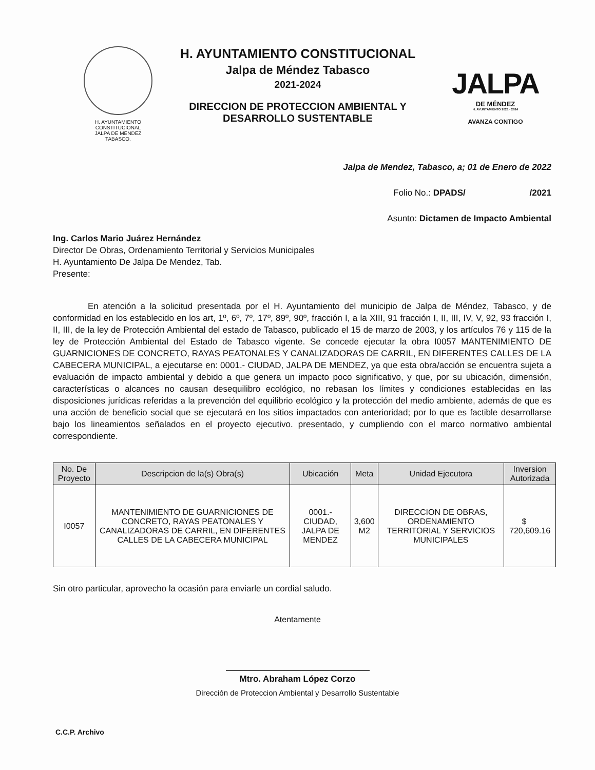H. AYUNTAMIENTO
CONSTITUCIONAL
JALPA DE MENDEZ
TABASCO.
H. AYUNTAMIENTO CONSTITUCIONAL
Jalpa de Méndez Tabasco
2021-2024
DIRECCION DE PROTECCION AMBIENTAL Y
DESARROLLO SUSTENTABLE
JALPA
DE MÉNDEZ
H. AYUNTAMIENTO 2021 - 2024
AVANZA CONTIGO
Jalpa de Mendez, Tabasco, a; 01 de Enero de 2022
Folio No.: DPADS/ /2021
Asunto: Dictamen de Impacto Ambiental
Ing. Carlos Mario Juárez Hernández
Director De Obras, Ordenamiento Territorial y Servicios Municipales
H. Ayuntamiento De Jalpa De Mendez, Tab.
Presente:
En atención a la solicitud presentada por el H. Ayuntamiento del municipio de Jalpa de Méndez, Tabasco, y de conformidad en los establecido en los art, 1º, 6º, 7º, 17º, 89º, 90º, fracción I, a la XIII, 91 fracción I, II, III, IV, V, 92, 93 fracción I, II, III, de la ley de Protección Ambiental del estado de Tabasco, publicado el 15 de marzo de 2003, y los artículos 76 y 115 de la ley de Protección Ambiental del Estado de Tabasco vigente. Se concede ejecutar la obra I0057 MANTENIMIENTO DE GUARNICIONES DE CONCRETO, RAYAS PEATONALES Y CANALIZADORAS DE CARRIL, EN DIFERENTES CALLES DE LA CABECERA MUNICIPAL, a ejecutarse en: 0001.- CIUDAD, JALPA DE MENDEZ, ya que esta obra/acción se encuentra sujeta a evaluación de impacto ambiental y debido a que genera un impacto poco significativo, y que, por su ubicación, dimensión, características o alcances no causan desequilibro ecológico, no rebasan los límites y condiciones establecidas en las disposiciones jurídicas referidas a la prevención del equilibrio ecológico y la protección del medio ambiente, además de que es una acción de beneficio social que se ejecutará en los sitios impactados con anterioridad; por lo que es factible desarrollarse bajo los lineamientos señalados en el proyecto ejecutivo. presentado, y cumpliendo con el marco normativo ambiental correspondiente.
| No. De Proyecto | Descripcion de la(s) Obra(s) | Ubicación | Meta | Unidad Ejecutora | Inversion Autorizada |
| --- | --- | --- | --- | --- | --- |
| I0057 | MANTENIMIENTO DE GUARNICIONES DE CONCRETO, RAYAS PEATONALES Y CANALIZADORAS DE CARRIL, EN DIFERENTES CALLES DE LA CABECERA MUNICIPAL | 0001.- CIUDAD, JALPA DE MENDEZ | 3,600 M2 | DIRECCION DE OBRAS, ORDENAMIENTO TERRITORIAL Y SERVICIOS MUNICIPALES | $ 720,609.16 |
Sin otro particular, aprovecho la ocasión para enviarle un cordial saludo.
Atentamente
Mtro. Abraham López Corzo
Dirección de Proteccion Ambiental y Desarrollo Sustentable
C.C.P. Archivo